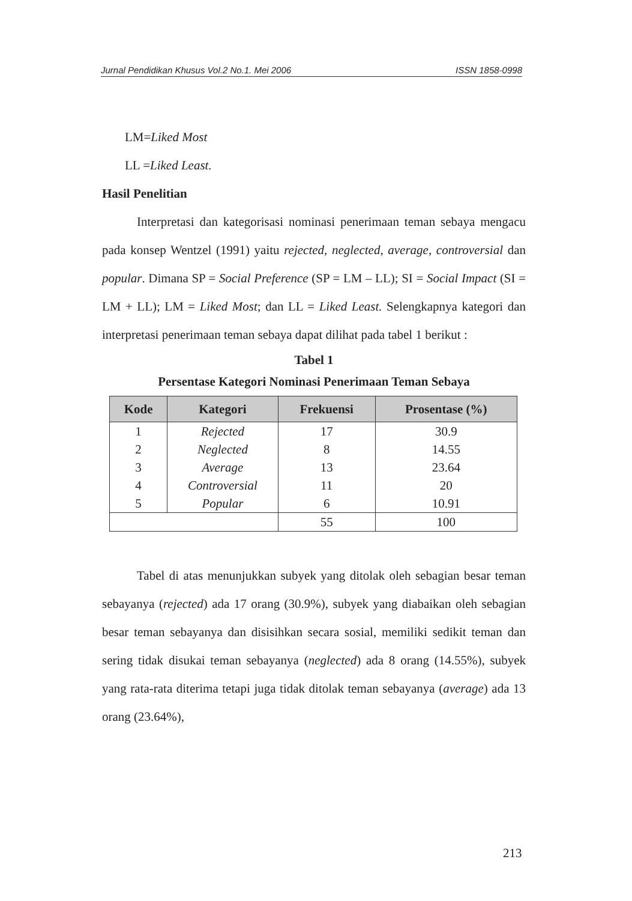Jurnal Pendidikan Khusus Vol.2 No.1. Mei 2006 ISSN 1858-0998
LM=Liked Most
LL =Liked Least.
Hasil Penelitian
Interpretasi dan kategorisasi nominasi penerimaan teman sebaya mengacu pada konsep Wentzel (1991) yaitu rejected, neglected, average, controversial dan popular. Dimana SP = Social Preference (SP = LM – LL); SI = Social Impact (SI = LM + LL); LM = Liked Most; dan LL = Liked Least. Selengkapnya kategori dan interpretasi penerimaan teman sebaya dapat dilihat pada tabel 1 berikut :
Tabel 1
Persentase Kategori Nominasi Penerimaan Teman Sebaya
| Kode | Kategori | Frekuensi | Prosentase (%) |
| --- | --- | --- | --- |
| 1 | Rejected | 17 | 30.9 |
| 2 | Neglected | 8 | 14.55 |
| 3 | Average | 13 | 23.64 |
| 4 | Controversial | 11 | 20 |
| 5 | Popular | 6 | 10.91 |
| | | 55 | 100 |
Tabel di atas menunjukkan subyek yang ditolak oleh sebagian besar teman sebayanya (rejected) ada 17 orang (30.9%), subyek yang diabaikan oleh sebagian besar teman sebayanya dan disisihkan secara sosial, memiliki sedikit teman dan sering tidak disukai teman sebayanya (neglected) ada 8 orang (14.55%), subyek yang rata-rata diterima tetapi juga tidak ditolak teman sebayanya (average) ada 13 orang (23.64%),
213